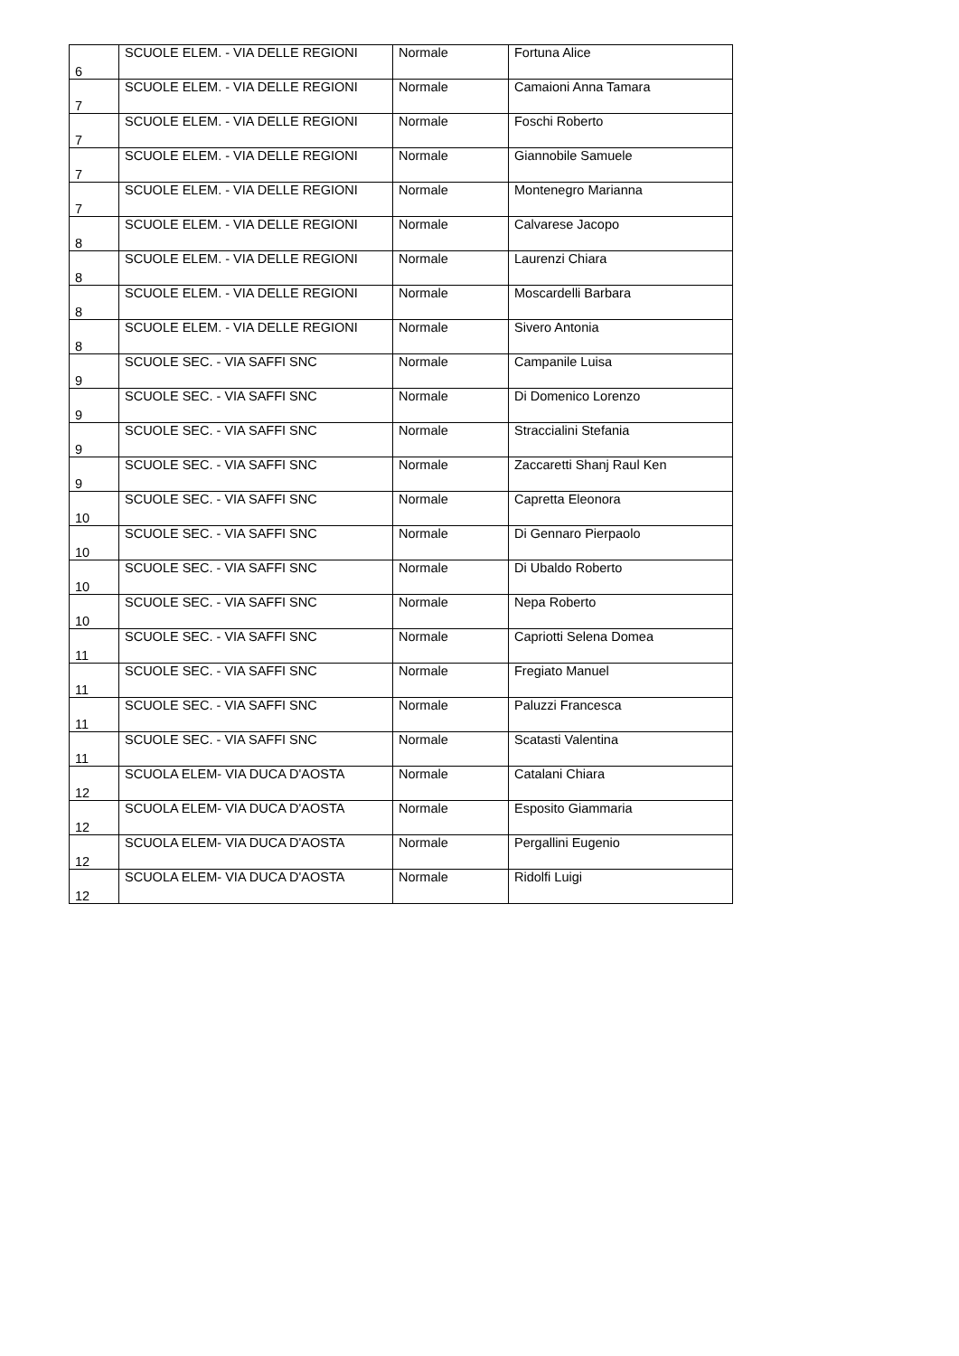| 6 | SCUOLE ELEM. - VIA DELLE REGIONI | Normale | Fortuna Alice |
| 7 | SCUOLE ELEM. - VIA DELLE REGIONI | Normale | Camaioni Anna Tamara |
| 7 | SCUOLE ELEM. - VIA DELLE REGIONI | Normale | Foschi Roberto |
| 7 | SCUOLE ELEM. - VIA DELLE REGIONI | Normale | Giannobile Samuele |
| 7 | SCUOLE ELEM. - VIA DELLE REGIONI | Normale | Montenegro Marianna |
| 8 | SCUOLE ELEM. - VIA DELLE REGIONI | Normale | Calvarese Jacopo |
| 8 | SCUOLE ELEM. - VIA DELLE REGIONI | Normale | Laurenzi Chiara |
| 8 | SCUOLE ELEM. - VIA DELLE REGIONI | Normale | Moscardelli Barbara |
| 8 | SCUOLE ELEM. - VIA DELLE REGIONI | Normale | Sivero Antonia |
| 9 | SCUOLE SEC. - VIA SAFFI SNC | Normale | Campanile Luisa |
| 9 | SCUOLE SEC. - VIA SAFFI SNC | Normale | Di Domenico Lorenzo |
| 9 | SCUOLE SEC. - VIA SAFFI SNC | Normale | Straccialini Stefania |
| 9 | SCUOLE SEC. - VIA SAFFI SNC | Normale | Zaccaretti Shanj Raul Ken |
| 10 | SCUOLE SEC. - VIA SAFFI SNC | Normale | Capretta Eleonora |
| 10 | SCUOLE SEC. - VIA SAFFI SNC | Normale | Di Gennaro Pierpaolo |
| 10 | SCUOLE SEC. - VIA SAFFI SNC | Normale | Di Ubaldo Roberto |
| 10 | SCUOLE SEC. - VIA SAFFI SNC | Normale | Nepa Roberto |
| 11 | SCUOLE SEC. - VIA SAFFI SNC | Normale | Capriotti Selena Domea |
| 11 | SCUOLE SEC. - VIA SAFFI SNC | Normale | Fregiato Manuel |
| 11 | SCUOLE SEC. - VIA SAFFI SNC | Normale | Paluzzi Francesca |
| 11 | SCUOLE SEC. - VIA SAFFI SNC | Normale | Scatasti Valentina |
| 12 | SCUOLA ELEM- VIA DUCA D'AOSTA | Normale | Catalani Chiara |
| 12 | SCUOLA ELEM- VIA DUCA D'AOSTA | Normale | Esposito Giammaria |
| 12 | SCUOLA ELEM- VIA DUCA D'AOSTA | Normale | Pergallini Eugenio |
| 12 | SCUOLA ELEM- VIA DUCA D'AOSTA | Normale | Ridolfi Luigi |